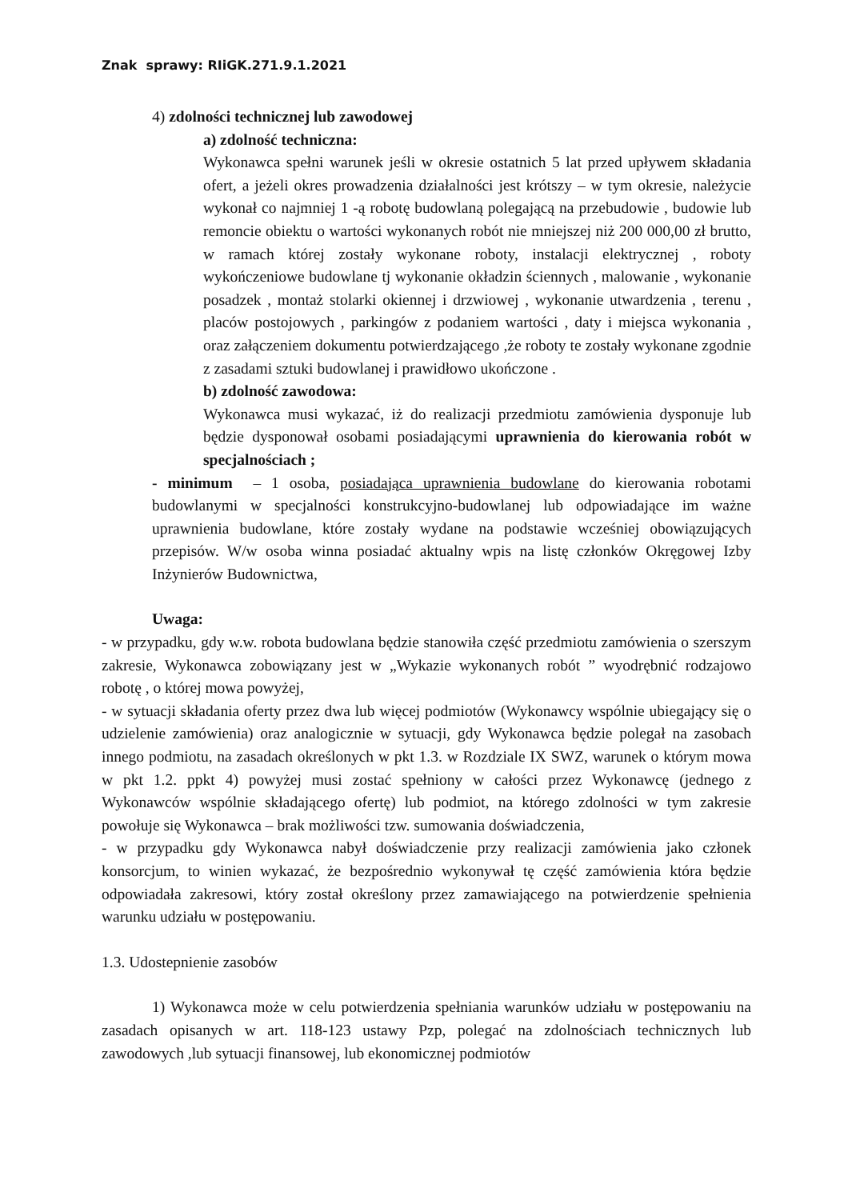Znak sprawy: RIiGK.271.9.1.2021
4) zdolności technicznej lub zawodowej
a) zdolność techniczna:
Wykonawca spełni warunek jeśli w okresie ostatnich 5 lat przed upływem składania ofert, a jeżeli okres prowadzenia działalności jest krótszy – w tym okresie, należycie wykonał co najmniej 1 -ą robotę budowlaną polegającą na przebudowie , budowie lub remoncie obiektu o wartości wykonanych robót nie mniejszej niż 200 000,00 zł brutto, w ramach której zostały wykonane roboty, instalacji elektrycznej , roboty wykończeniowe budowlane tj wykonanie okładzin ściennych , malowanie , wykonanie posadzek , montaż stolarki okiennej i drzwiowej , wykonanie utwardzenia , terenu , placów postojowych , parkingów z podaniem wartości , daty i miejsca wykonania , oraz załączeniem dokumentu potwierdzającego ,że roboty te zostały wykonane zgodnie z zasadami sztuki budowlanej i prawidłowo ukończone .
b) zdolność zawodowa:
Wykonawca musi wykazać, iż do realizacji przedmiotu zamówienia dysponuje lub będzie dysponował osobami posiadającymi uprawnienia do kierowania robót w specjalnościach ;
- minimum – 1 osoba, posiadająca uprawnienia budowlane do kierowania robotami budowlanymi w specjalności konstrukcyjno-budowlanej lub odpowiadające im ważne uprawnienia budowlane, które zostały wydane na podstawie wcześniej obowiązujących przepisów. W/w osoba winna posiadać aktualny wpis na listę członków Okręgowej Izby Inżynierów Budownictwa,
Uwaga:
- w przypadku, gdy w.w. robota budowlana będzie stanowiła część przedmiotu zamówienia o szerszym zakresie, Wykonawca zobowiązany jest w „Wykazie wykonanych robót ” wyodrębnić rodzajowo robotę , o której mowa powyżej,
- w sytuacji składania oferty przez dwa lub więcej podmiotów (Wykonawcy wspólnie ubiegający się o udzielenie zamówienia) oraz analogicznie w sytuacji, gdy Wykonawca będzie polegał na zasobach innego podmiotu, na zasadach określonych w pkt 1.3. w Rozdziale IX SWZ, warunek o którym mowa w pkt 1.2. ppkt 4) powyżej musi zostać spełniony w całości przez Wykonawcę (jednego z Wykonawców wspólnie składającego ofertę) lub podmiot, na którego zdolności w tym zakresie powołuje się Wykonawca – brak możliwości tzw. sumowania doświadczenia,
- w przypadku gdy Wykonawca nabył doświadczenie przy realizacji zamówienia jako członek konsorcjum, to winien wykazać, że bezpośrednio wykonywał tę część zamówienia która będzie odpowiadała zakresowi, który został określony przez zamawiającego na potwierdzenie spełnienia warunku udziału w postępowaniu.
1.3. Udostepnienie zasobów
1) Wykonawca może w celu potwierdzenia spełniania warunków udziału w postępowaniu na zasadach opisanych w art. 118-123 ustawy Pzp, polegać na zdolnościach technicznych lub zawodowych ,lub sytuacji finansowej, lub ekonomicznej podmiotów